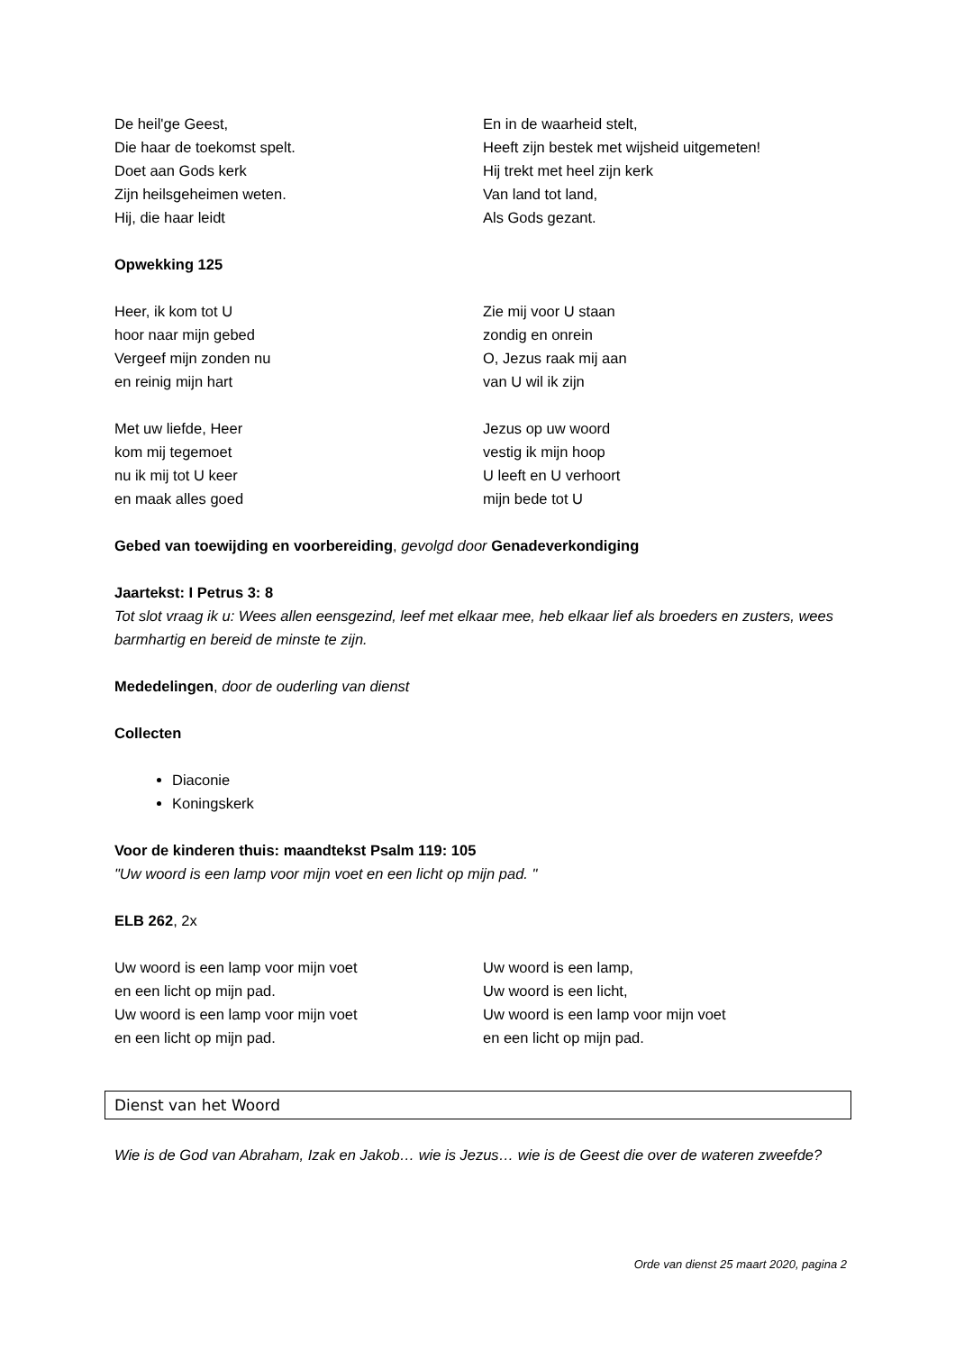De heil'ge Geest,
Die haar de toekomst spelt.
Doet aan Gods kerk
Zijn heilsgeheimen weten.
Hij, die haar leidt
En in de waarheid stelt,
Heeft zijn bestek met wijsheid uitgemeten!
Hij trekt met heel zijn kerk
Van land tot land,
Als Gods gezant.
Opwekking 125
Heer, ik kom tot U
hoor naar mijn gebed
Vergeef mijn zonden nu
en reinig mijn hart
Zie mij voor U staan
zondig en onrein
O, Jezus raak mij aan
van U wil ik zijn
Met uw liefde, Heer
kom mij tegemoet
nu ik mij tot U keer
en maak alles goed
Jezus op uw woord
vestig ik mijn hoop
U leeft en U verhoort
mijn bede tot U
Gebed van toewijding en voorbereiding, gevolgd door Genadeverkondiging
Jaartekst: I Petrus 3: 8
Tot slot vraag ik u: Wees allen eensgezind, leef met elkaar mee, heb elkaar lief als broeders en zusters, wees barmhartig en bereid de minste te zijn.
Mededelingen, door de ouderling van dienst
Collecten
Diaconie
Koningskerk
Voor de kinderen thuis: maandtekst Psalm 119: 105
"Uw woord is een lamp voor mijn voet en een licht op mijn pad. "
ELB 262, 2x
Uw woord is een lamp voor mijn voet
en een licht op mijn pad.
Uw woord is een lamp voor mijn voet
en een licht op mijn pad.
Uw woord is een lamp,
Uw woord is een licht,
Uw woord is een lamp voor mijn voet
en een licht op mijn pad.
Dienst van het Woord
Wie is de God van Abraham, Izak en Jakob… wie is Jezus… wie is de Geest die over de wateren zweefde?
Orde van dienst 25 maart 2020, pagina 2